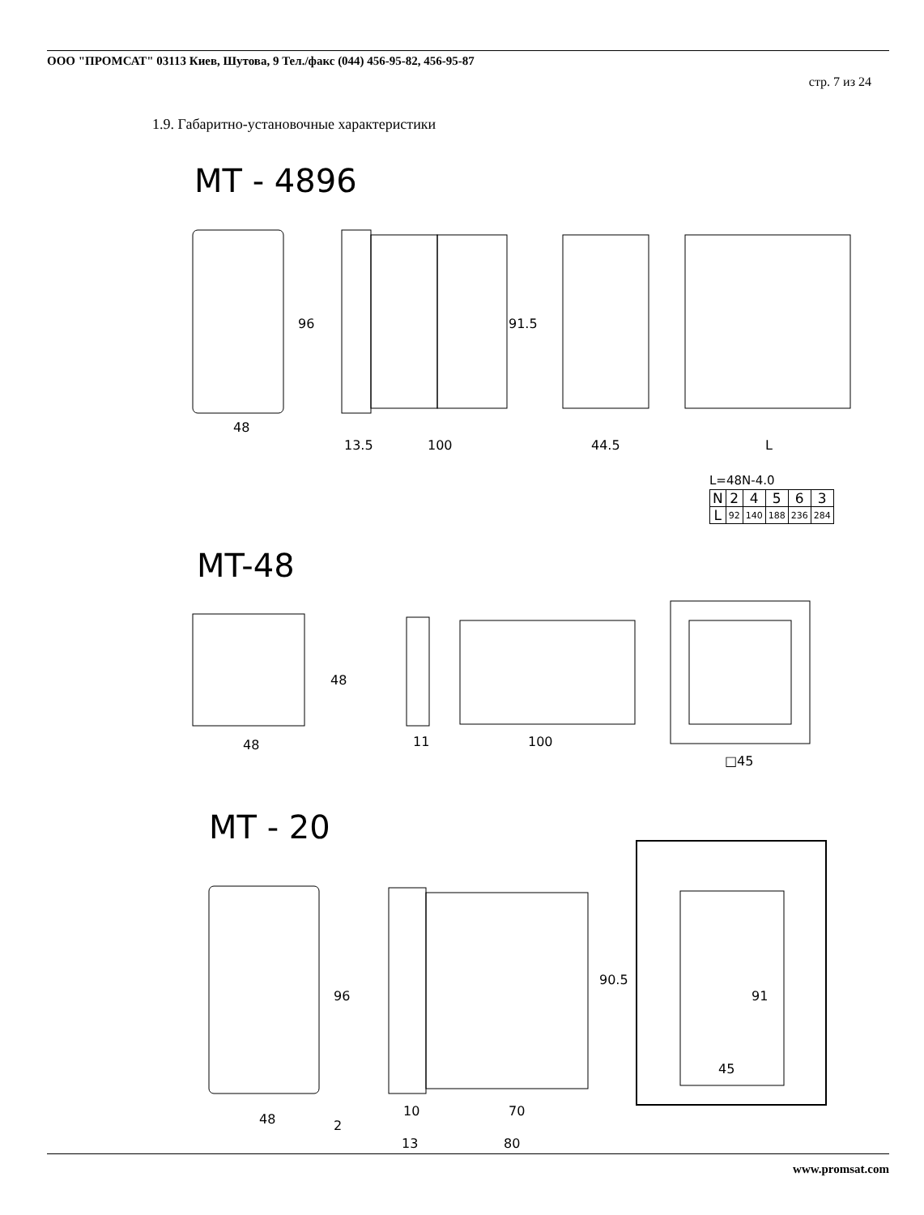ООО "ПРОМСАТ" 03113 Киев, Шутова, 9 Тел./факс (044) 456-95-82, 456-95-87
стр. 7 из 24
1.9. Габаритно-установочные характеристики
MT - 4896
48
13.5 100 44.5 L
96 91.5
L=48N-4.0
| N | 2 | 4 | 5 | 6 | 3 |
| L | 92 | 140 | 188 | 236 | 284 |
MT-48
48
48
11 100
□45
MT - 20
96
90.5
91
45
48 2
10 70
13 80
www.promsat.com